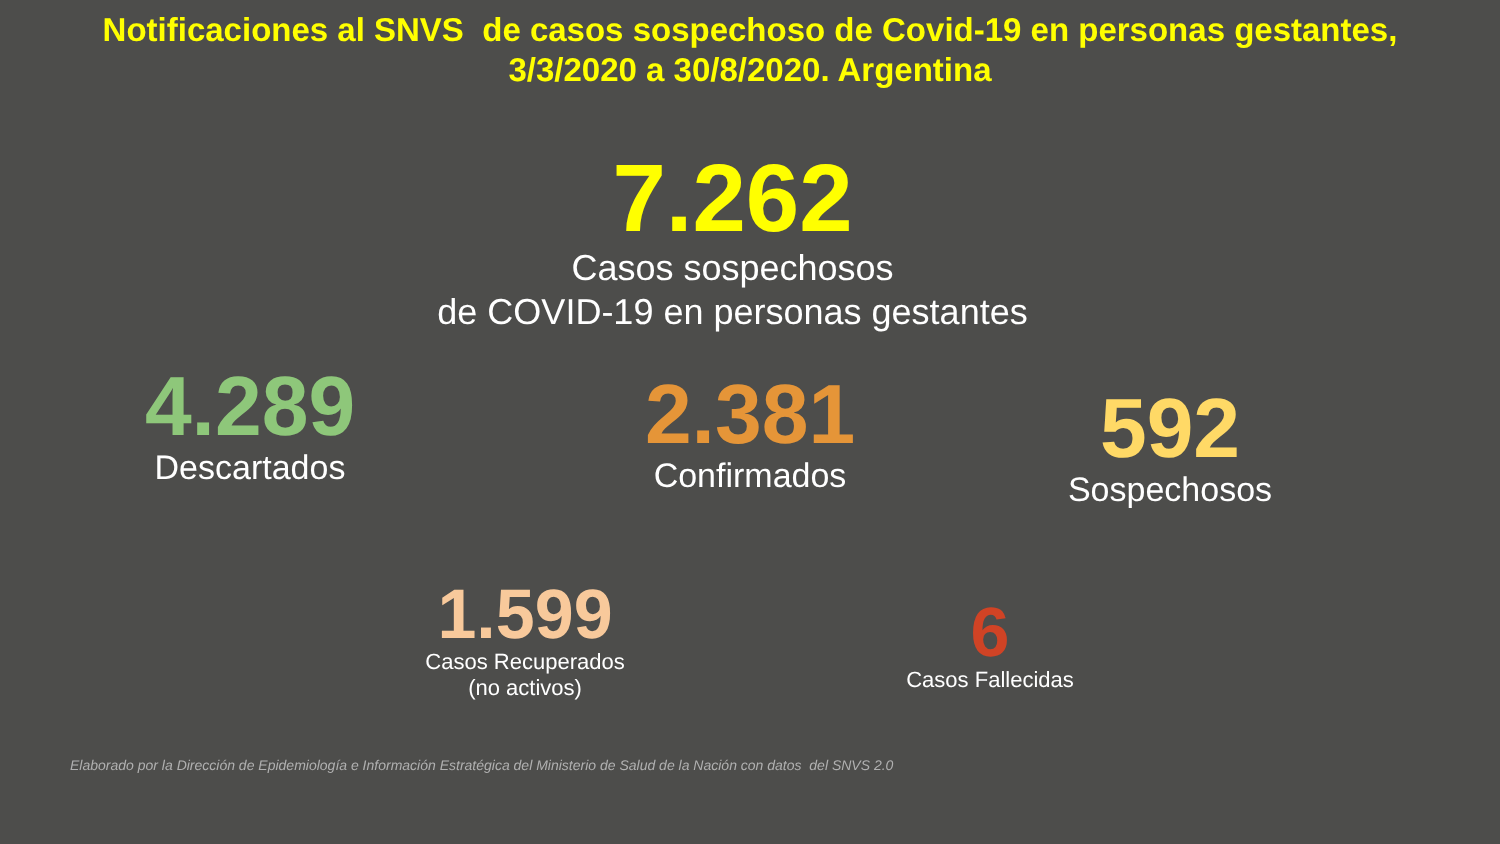Notificaciones al SNVS de casos sospechoso de Covid-19 en personas gestantes,
3/3/2020 a 30/8/2020. Argentina
7.262
Casos sospechosos
de COVID-19 en personas gestantes
4.289
Descartados
2.381
Confirmados
592
Sospechosos
1.599
Casos Recuperados
(no activos)
6
Casos Fallecidas
Elaborado por la Dirección de Epidemiología e Información Estratégica del Ministerio de Salud de la Nación con datos del SNVS 2.0